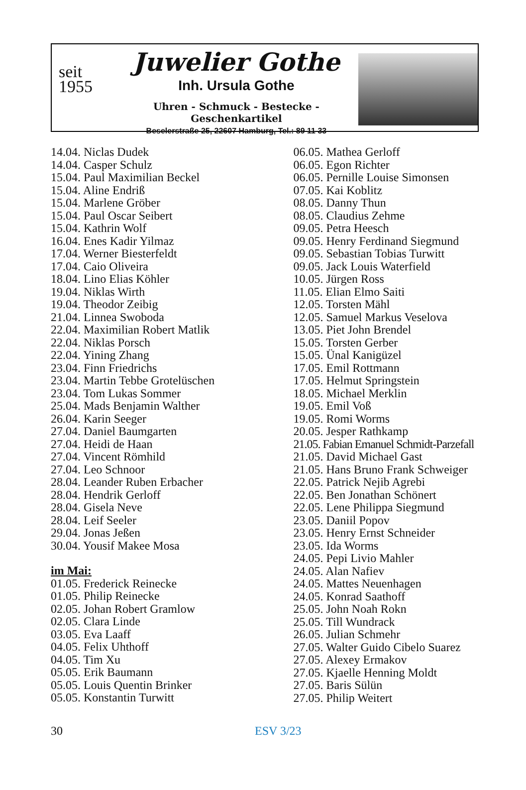seit
1955
Juwelier Gothe
Inh. Ursula Gothe
Uhren - Schmuck - Bestecke - Geschenkartikel
Beselerstraße 25, 22607 Hamburg, Tel.: 89 11 33
14.04. Niclas Dudek
14.04. Casper Schulz
15.04. Paul Maximilian Beckel
15.04. Aline Endriß
15.04. Marlene Gröber
15.04. Paul Oscar Seibert
15.04. Kathrin Wolf
16.04. Enes Kadir Yilmaz
17.04. Werner Biesterfeldt
17.04. Caio Oliveira
18.04. Lino Elias Köhler
19.04. Niklas Wirth
19.04. Theodor Zeibig
21.04. Linnea Swoboda
22.04. Maximilian Robert Matlik
22.04. Niklas Porsch
22.04. Yining Zhang
23.04. Finn Friedrichs
23.04. Martin Tebbe Grotelüschen
23.04. Tom Lukas Sommer
25.04. Mads Benjamin Walther
26.04. Karin Seeger
27.04. Daniel Baumgarten
27.04. Heidi de Haan
27.04. Vincent Römhild
27.04. Leo Schnoor
28.04. Leander Ruben Erbacher
28.04. Hendrik Gerloff
28.04. Gisela Neve
28.04. Leif Seeler
29.04. Jonas Jeßen
30.04. Yousif Makee Mosa
im Mai:
01.05. Frederick Reinecke
01.05. Philip Reinecke
02.05. Johan Robert Gramlow
02.05. Clara Linde
03.05. Eva Laaff
04.05. Felix Uhthoff
04.05. Tim Xu
05.05. Erik Baumann
05.05. Louis Quentin Brinker
05.05. Konstantin Turwitt
06.05. Mathea Gerloff
06.05. Egon Richter
06.05. Pernille Louise Simonsen
07.05. Kai Koblitz
08.05. Danny Thun
08.05. Claudius Zehme
09.05. Petra Heesch
09.05. Henry Ferdinand Siegmund
09.05. Sebastian Tobias Turwitt
09.05. Jack Louis Waterfield
10.05. Jürgen Ross
11.05. Elian Elmo Saiti
12.05. Torsten Mähl
12.05. Samuel Markus Veselova
13.05. Piet John Brendel
15.05. Torsten Gerber
15.05. Ünal Kanigüzel
17.05. Emil Rottmann
17.05. Helmut Springstein
18.05. Michael Merklin
19.05. Emil Voß
19.05. Romi Worms
20.05. Jesper Rathkamp
21.05. Fabian Emanuel Schmidt-Parzefall
21.05. David Michael Gast
21.05. Hans Bruno Frank Schweiger
22.05. Patrick Nejib Agrebi
22.05. Ben Jonathan Schönert
22.05. Lene Philippa Siegmund
23.05. Daniil Popov
23.05. Henry Ernst Schneider
23.05. Ida Worms
24.05. Pepi Livio Mahler
24.05. Alan Nafiev
24.05. Mattes Neuenhagen
24.05. Konrad Saathoff
25.05. John Noah Rokn
25.05. Till Wundrack
26.05. Julian Schmehr
27.05. Walter Guido Cibelo Suarez
27.05. Alexey Ermakov
27.05. Kjaelle Henning Moldt
27.05. Baris Sülün
27.05. Philip Weitert
30 ESV 3/23